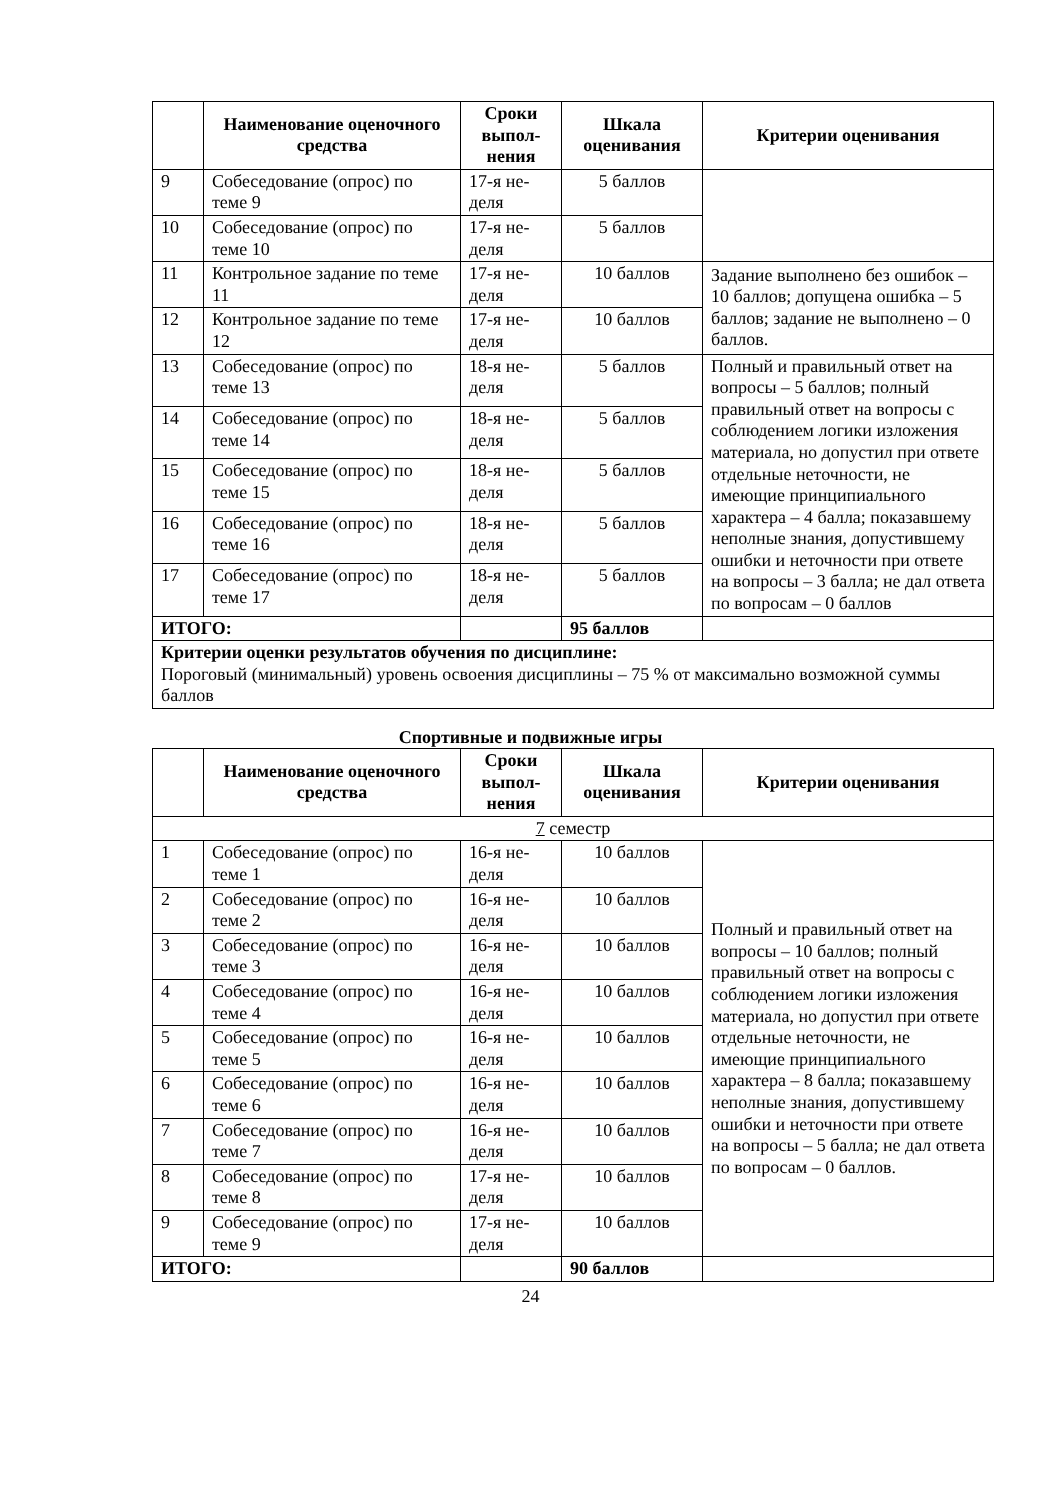| | Наименование оценочного средства | Сроки выпол­нения | Шкала оценивания | Критерии оценивания |
| --- | --- | --- | --- | --- |
| 9 | Собеседование (опрос) по теме 9 | 17-я не­деля | 5 баллов | |
| 10 | Собеседование (опрос) по теме 10 | 17-я не­деля | 5 баллов | |
| 11 | Контрольное задание по теме 11 | 17-я не­деля | 10 баллов | Задание выполнено без ошибок – 10 баллов; допущена ошибка – 5 баллов; задание не выполнено – 0 баллов. |
| 12 | Контрольное задание по теме 12 | 17-я не­деля | 10 баллов | |
| 13 | Собеседование (опрос) по теме 13 | 18-я не­деля | 5 баллов | Полный и правильный ответ на вопросы – 5 баллов; полный правильный ответ на вопросы с соблюдением логики изложения материала, но допустил при ответе отдельные неточности, не имеющие принципиального характера – 4 балла; показавшему неполные знания, допустившему ошибки и неточности при ответе на вопросы – 3 балла; не дал ответа по вопросам – 0 баллов |
| 14 | Собеседование (опрос) по теме 14 | 18-я не­деля | 5 баллов | |
| 15 | Собеседование (опрос) по теме 15 | 18-я не­деля | 5 баллов | |
| 16 | Собеседование (опрос) по теме 16 | 18-я не­деля | 5 баллов | |
| 17 | Собеседование (опрос) по теме 17 | 18-я не­деля | 5 баллов | |
| ИТОГО: | | | 95 баллов | |
| Критерии оценки результатов обучения по дисциплине: Пороговый (минимальный) уровень освоения дисциплины – 75 % от максимально возможной суммы баллов | | | | |
Спортивные и подвижные игры
| | Наименование оценочного средства | Сроки выпол­нения | Шкала оценивания | Критерии оценивания |
| --- | --- | --- | --- | --- |
| 7 семестр | | | | |
| 1 | Собеседование (опрос) по теме 1 | 16-я не­деля | 10 баллов | Полный и правильный ответ на вопросы – 10 баллов; полный правильный ответ на вопросы с соблюдением логики изложения материала, но допустил при ответе отдельные неточности, не имеющие принципиального характера – 8 балла; показавшему неполные знания, допустившему ошибки и неточности при ответе на вопросы – 5 балла; не дал ответа по вопросам – 0 баллов. |
| 2 | Собеседование (опрос) по теме 2 | 16-я не­деля | 10 баллов | |
| 3 | Собеседование (опрос) по теме 3 | 16-я не­деля | 10 баллов | |
| 4 | Собеседование (опрос) по теме 4 | 16-я не­деля | 10 баллов | |
| 5 | Собеседование (опрос) по теме 5 | 16-я не­деля | 10 баллов | |
| 6 | Собеседование (опрос) по теме 6 | 16-я не­деля | 10 баллов | |
| 7 | Собеседование (опрос) по теме 7 | 16-я не­деля | 10 баллов | |
| 8 | Собеседование (опрос) по теме 8 | 17-я не­деля | 10 баллов | |
| 9 | Собеседование (опрос) по теме 9 | 17-я не­деля | 10 баллов | |
| ИТОГО: | | | 90 баллов | |
24